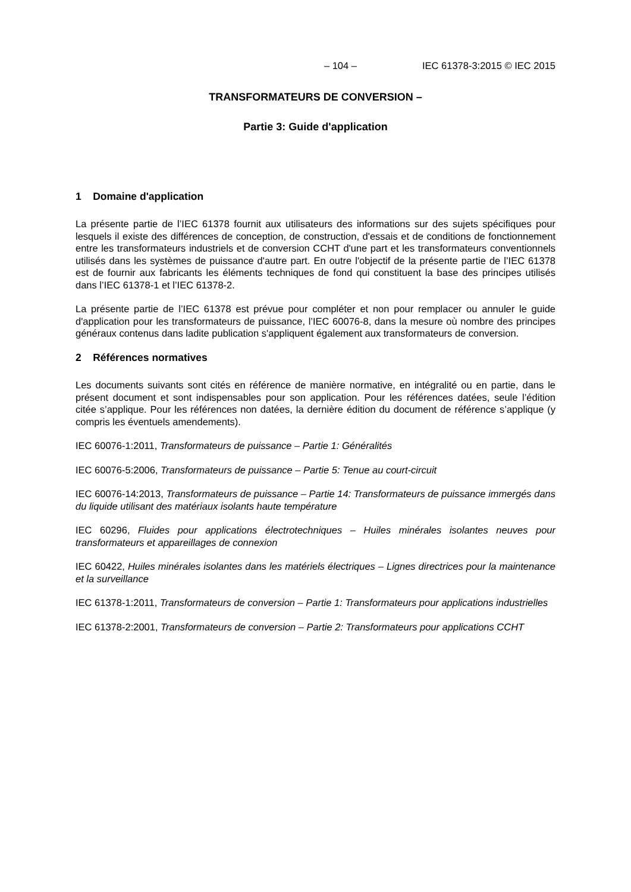– 104 – IEC 61378-3:2015 © IEC 2015
TRANSFORMATEURS DE CONVERSION –
Partie 3: Guide d'application
1 Domaine d'application
La présente partie de l’IEC 61378 fournit aux utilisateurs des informations sur des sujets spécifiques pour lesquels il existe des différences de conception, de construction, d'essais et de conditions de fonctionnement entre les transformateurs industriels et de conversion CCHT d'une part et les transformateurs conventionnels utilisés dans les systèmes de puissance d'autre part. En outre l'objectif de la présente partie de l’IEC 61378 est de fournir aux fabricants les éléments techniques de fond qui constituent la base des principes utilisés dans l’IEC 61378-1 et l’IEC 61378-2.
La présente partie de l’IEC 61378 est prévue pour compléter et non pour remplacer ou annuler le guide d'application pour les transformateurs de puissance, l’IEC 60076-8, dans la mesure où nombre des principes généraux contenus dans ladite publication s'appliquent également aux transformateurs de conversion.
2 Références normatives
Les documents suivants sont cités en référence de manière normative, en intégralité ou en partie, dans le présent document et sont indispensables pour son application. Pour les références datées, seule l’édition citée s’applique. Pour les références non datées, la dernière édition du document de référence s’applique (y compris les éventuels amendements).
IEC 60076-1:2011, Transformateurs de puissance – Partie 1: Généralités
IEC 60076-5:2006, Transformateurs de puissance – Partie 5: Tenue au court-circuit
IEC 60076-14:2013, Transformateurs de puissance – Partie 14: Transformateurs de puissance immergés dans du liquide utilisant des matériaux isolants haute température
IEC 60296, Fluides pour applications électrotechniques – Huiles minérales isolantes neuves pour transformateurs et appareillages de connexion
IEC 60422, Huiles minérales isolantes dans les matériels électriques – Lignes directrices pour la maintenance et la surveillance
IEC 61378-1:2011, Transformateurs de conversion – Partie 1: Transformateurs pour applications industrielles
IEC 61378-2:2001, Transformateurs de conversion – Partie 2: Transformateurs pour applications CCHT